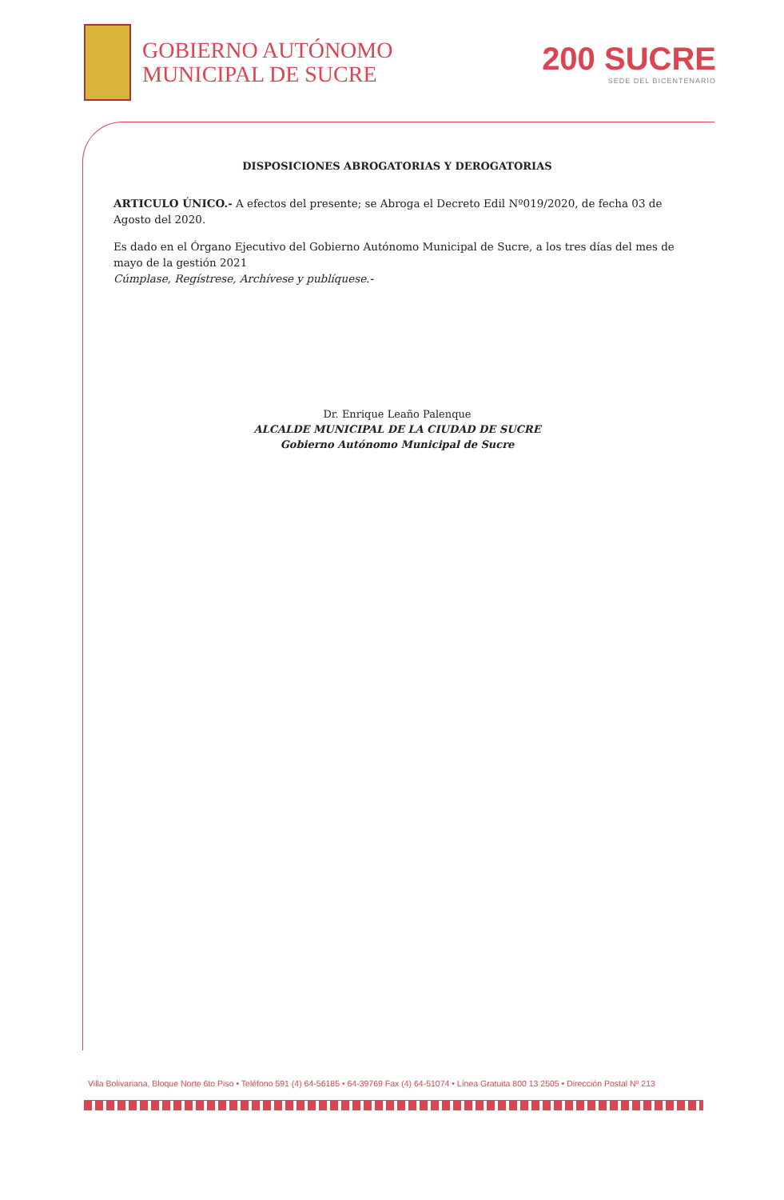GOBIERNO AUTÓNOMO
MUNICIPAL DE SUCRE
200 SUCRE
SEDE DEL BICENTENARIO
DISPOSICIONES ABROGATORIAS Y DEROGATORIAS
ARTICULO ÚNICO.- A efectos del presente; se Abroga el Decreto Edil Nº019/2020, de fecha 03 de Agosto del 2020.
Es dado en el Órgano Ejecutivo del Gobierno Autónomo Municipal de Sucre, a los tres días del mes de mayo de la gestión 2021
Cúmplase, Regístrese, Archívese y publíquese.-
Dr. Enrique Leaño Palenque
ALCALDE MUNICIPAL DE LA CIUDAD DE SUCRE
Gobierno Autónomo Municipal de Sucre
Villa Bolivariana, Bloque Norte 6to Piso • Teléfono 591 (4) 64-56185 • 64-39769 Fax (4) 64-51074 • Línea Gratuita 800 13 2505 • Dirección Postal Nº 213